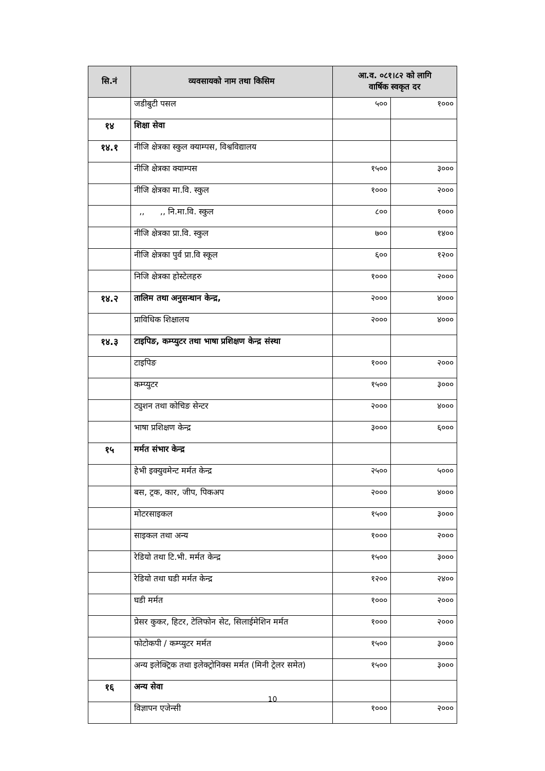| सि.नं | व्यवसायको नाम तथा किसिम | आ.व. ०८१।८२ को लागि वार्षिक स्वकृत दर | |
| --- | --- | --- | --- |
| | जडीबुटी पसल | ५०० | १००० |
| १४ | शिक्षा सेवा | | |
| १४.१ | नीजि क्षेत्रका स्कुल क्याम्पस, विश्वविद्यालय | | |
| | नीजि क्षेत्रका क्याम्पस | १५०० | ३००० |
| | नीजि क्षेत्रका मा.वि. स्कुल | १००० | २००० |
| | ,, ,, नि.मा.वि. स्कुल | ८०० | १००० |
| | नीजि क्षेत्रका प्रा.वि. स्कुल | ७०० | १४०० |
| | नीजि क्षेत्रका पुर्व प्रा.वि स्कूल | ६०० | १२०० |
| | निजि क्षेत्रका होस्टेलहरु | १००० | २००० |
| १४.२ | तालिम तथा अनुसन्धान केन्द्र, | २००० | ४००० |
| | प्राविधिक शिक्षालय | २००० | ४००० |
| १४.३ | टाइपिङ, कम्प्युटर तथा भाषा प्रशिक्षण केन्द्र संस्था | | |
| | टाइपिङ | १००० | २००० |
| | कम्प्युटर | १५०० | ३००० |
| | ट्युशन तथा कोचिङ सेन्टर | २००० | ४००० |
| | भाषा प्रशिक्षण केन्द्र | ३००० | ६००० |
| १५ | मर्मत संभार केन्द्र | | |
| | हेभी इक्युवमेन्ट मर्मत केन्द्र | २५०० | ५००० |
| | बस, ट्रक, कार, जीप, पिकअप | २००० | ४००० |
| | मोटरसाइकल | १५०० | ३००० |
| | साइकल तथा अन्य | १००० | २००० |
| | रेडियो तथा टि.भी. मर्मत केन्द्र | १५०० | ३००० |
| | रेडियो तथा घडी मर्मत केन्द्र | १२०० | २४०० |
| | घडी मर्मत | १००० | २००० |
| | प्रेसर कुकर, हिटर, टेलिफोन सेट, सिलाईमेशिन मर्मत | १००० | २००० |
| | फोटोकपी / कम्प्युटर मर्मत | १५०० | ३००० |
| | अन्य इलेक्ट्रिक तथा इलेक्ट्रोनिक्स मर्मत (मिनी ट्रेलर समेत) | १५०० | ३००० |
| १६ | अन्य सेवा | | |
| | विज्ञापन एजेन्सी | १००० | २००० |
10